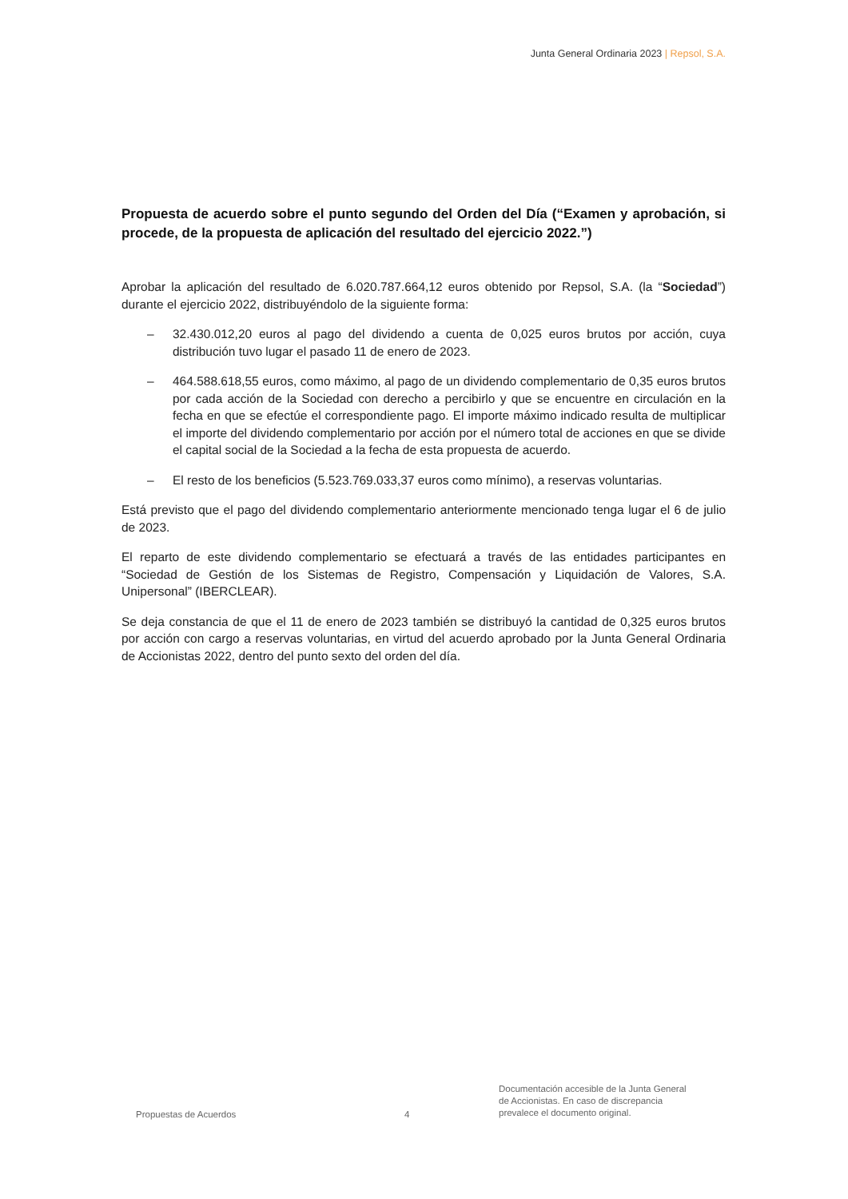Junta General Ordinaria 2023 | Repsol, S.A.
Propuesta de acuerdo sobre el punto segundo del Orden del Día (“Examen y aprobación, si procede, de la propuesta de aplicación del resultado del ejercicio 2022.”)
Aprobar la aplicación del resultado de 6.020.787.664,12 euros obtenido por Repsol, S.A. (la “Sociedad”) durante el ejercicio 2022, distribuyéndolo de la siguiente forma:
– 32.430.012,20 euros al pago del dividendo a cuenta de 0,025 euros brutos por acción, cuya distribución tuvo lugar el pasado 11 de enero de 2023.
– 464.588.618,55 euros, como máximo, al pago de un dividendo complementario de 0,35 euros brutos por cada acción de la Sociedad con derecho a percibirlo y que se encuentre en circulación en la fecha en que se efectúe el correspondiente pago. El importe máximo indicado resulta de multiplicar el importe del dividendo complementario por acción por el número total de acciones en que se divide el capital social de la Sociedad a la fecha de esta propuesta de acuerdo.
– El resto de los beneficios (5.523.769.033,37 euros como mínimo), a reservas voluntarias.
Está previsto que el pago del dividendo complementario anteriormente mencionado tenga lugar el 6 de julio de 2023.
El reparto de este dividendo complementario se efectuará a través de las entidades participantes en “Sociedad de Gestión de los Sistemas de Registro, Compensación y Liquidación de Valores, S.A. Unipersonal” (IBERCLEAR).
Se deja constancia de que el 11 de enero de 2023 también se distribuyó la cantidad de 0,325 euros brutos por acción con cargo a reservas voluntarias, en virtud del acuerdo aprobado por la Junta General Ordinaria de Accionistas 2022, dentro del punto sexto del orden del día.
Propuestas de Acuerdos
4
Documentación accesible de la Junta General
de Accionistas. En caso de discrepancia
prevalece el documento original.